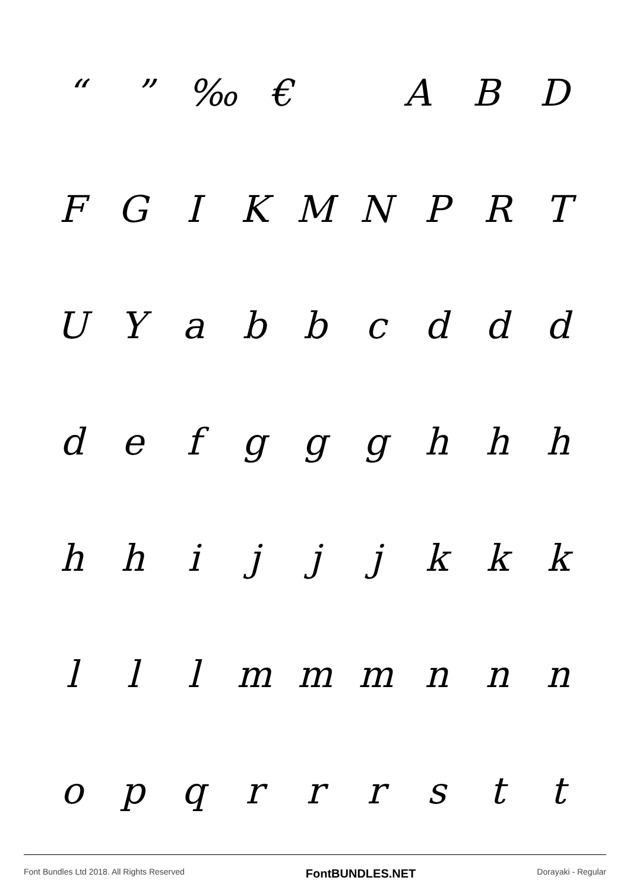“” ‰ € ABD
FGIKMNPRT
UYabbcddd
defggghhh
hhijjjkkk
lllmmmnnn
opqrrrstt
Font Bundles Ltd 2018. All Rights Reserved FontBUNDLES.NET Dorayaki - Regular